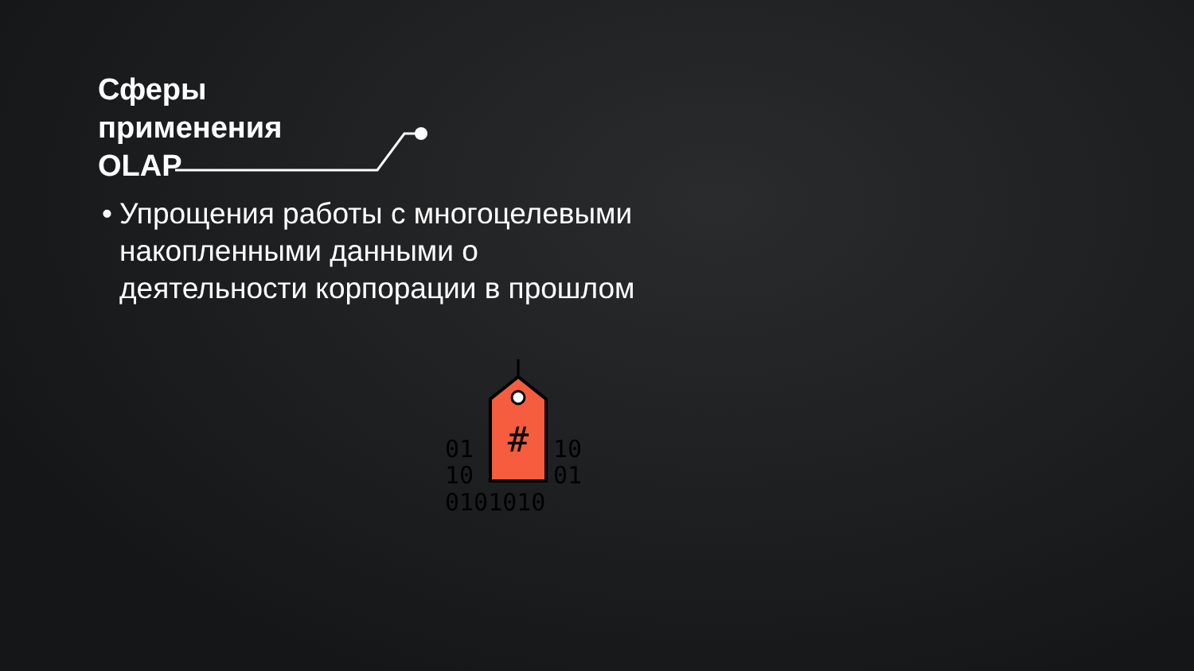#
01
10
10
01
0101010
Сферы
применения
OLAP
• Упрощения работы с многоцелевыми накопленными данными о деятельности корпорации в прошлом